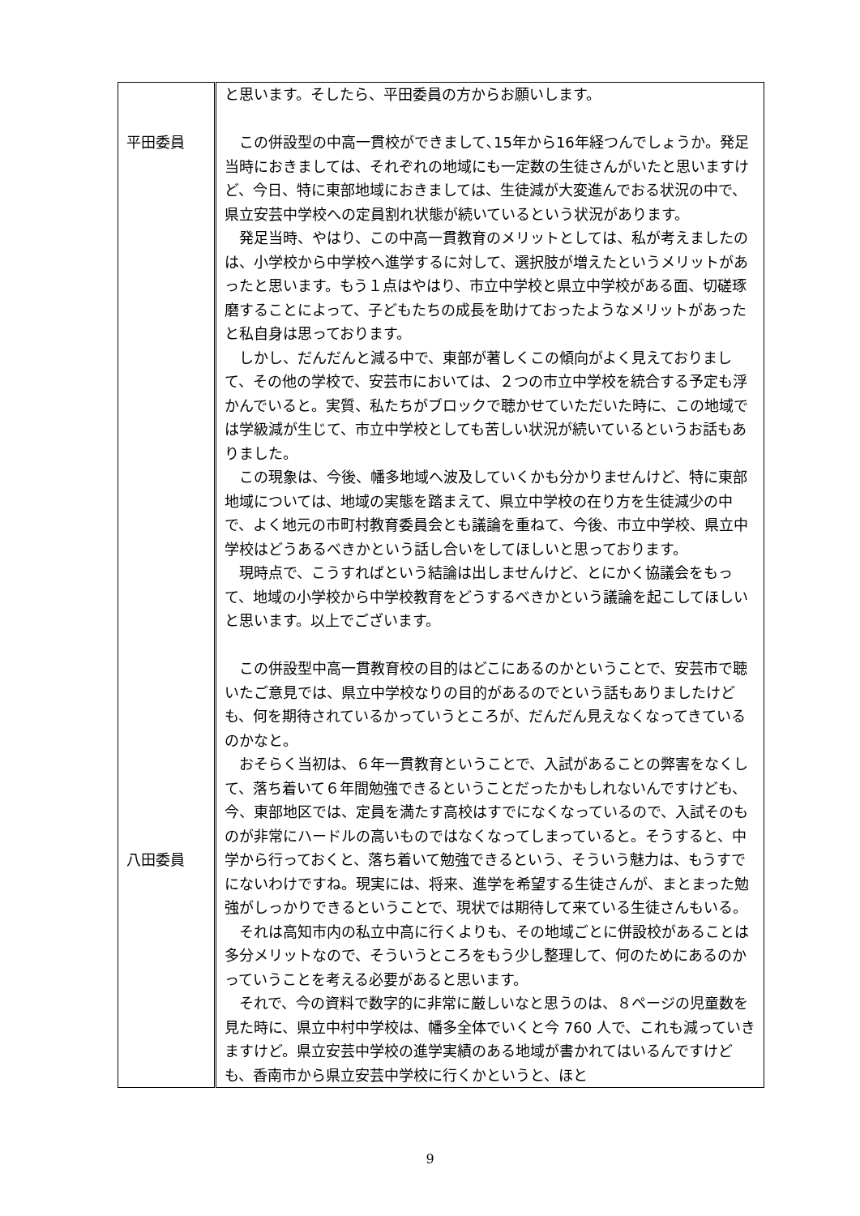| 平田委員 八田委員 | と思います。そしたら、平田委員の方からお願いします。 この併設型の中高一貫校ができまして､15年から16年経つんでしょうか。発足当時におきましては、それぞれの地域にも一定数の生徒さんがいたと思いますけど、今日、特に東部地域におきましては、生徒減が大変進んでおる状況の中で、県立安芸中学校への定員割れ状態が続いているという状況があります。 発足当時、やはり、この中高一貫教育のメリットとしては、私が考えましたのは、小学校から中学校へ進学するに対して、選択肢が増えたというメリットがあったと思います。もう１点はやはり、市立中学校と県立中学校がある面、切磋琢磨することによって、子どもたちの成長を助けておったようなメリットがあったと私自身は思っております。 しかし、だんだんと減る中で、東部が著しくこの傾向がよく見えておりまして、その他の学校で、安芸市においては、２つの市立中学校を統合する予定も浮かんでいると。実質、私たちがブロックで聴かせていただいた時に、この地域では学級減が生じて、市立中学校としても苦しい状況が続いているというお話もありました。 この現象は、今後、幡多地域へ波及していくかも分かりませんけど、特に東部地域については、地域の実態を踏まえて、県立中学校の在り方を生徒減少の中で、よく地元の市町村教育委員会とも議論を重ねて、今後、市立中学校、県立中学校はどうあるべきかという話し合いをしてほしいと思っております。 現時点で、こうすればという結論は出しませんけど、とにかく協議会をもって、地域の小学校から中学校教育をどうするべきかという議論を起こしてほしいと思います。以上でございます。 この併設型中高一貫教育校の目的はどこにあるのかということで、安芸市で聴いたご意見では、県立中学校なりの目的があるのでという話もありましたけども、何を期待されているかっていうところが、だんだん見えなくなってきているのかなと。 おそらく当初は、６年一貫教育ということで、入試があることの弊害をなくして、落ち着いて６年間勉強できるということだったかもしれないんですけども、今、東部地区では、定員を満たす高校はすでになくなっているので、入試そのものが非常にハードルの高いものではなくなってしまっていると。そうすると、中学から行っておくと、落ち着いて勉強できるという、そういう魅力は、もうすでにないわけですね。現実には、将来、進学を希望する生徒さんが、まとまった勉強がしっかりできるということで、現状では期待して来ている生徒さんもいる。 それは高知市内の私立中高に行くよりも、その地域ごとに併設校があることは多分メリットなので、そういうところをもう少し整理して、何のためにあるのかっていうことを考える必要があると思います。 それで、今の資料で数字的に非常に厳しいなと思うのは、８ページの児童数を見た時に、県立中村中学校は、幡多全体でいくと今 760 人で、これも減っていきますけど。県立安芸中学校の進学実績のある地域が書かれてはいるんですけども、香南市から県立安芸中学校に行くかというと、ほと |
9